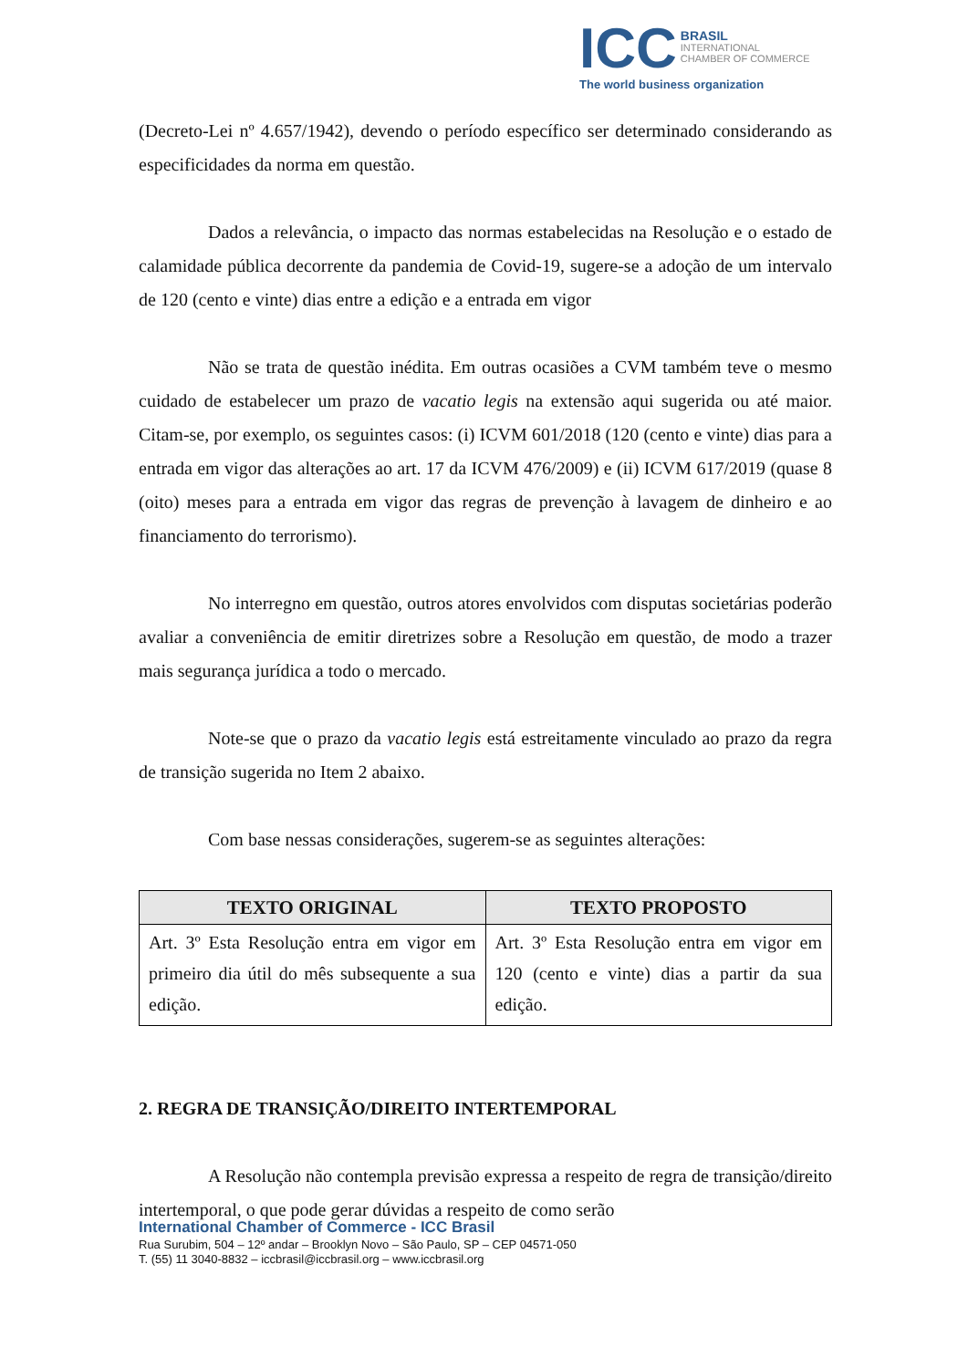ICC BRASIL
INTERNATIONAL
CHAMBER OF COMMERCE
The world business organization
(Decreto-Lei nº 4.657/1942), devendo o período específico ser determinado considerando as especificidades da norma em questão.
Dados a relevância, o impacto das normas estabelecidas na Resolução e o estado de calamidade pública decorrente da pandemia de Covid-19, sugere-se a adoção de um intervalo de 120 (cento e vinte) dias entre a edição e a entrada em vigor
Não se trata de questão inédita. Em outras ocasiões a CVM também teve o mesmo cuidado de estabelecer um prazo de vacatio legis na extensão aqui sugerida ou até maior. Citam-se, por exemplo, os seguintes casos: (i) ICVM 601/2018 (120 (cento e vinte) dias para a entrada em vigor das alterações ao art. 17 da ICVM 476/2009) e (ii) ICVM 617/2019 (quase 8 (oito) meses para a entrada em vigor das regras de prevenção à lavagem de dinheiro e ao financiamento do terrorismo).
No interregno em questão, outros atores envolvidos com disputas societárias poderão avaliar a conveniência de emitir diretrizes sobre a Resolução em questão, de modo a trazer mais segurança jurídica a todo o mercado.
Note-se que o prazo da vacatio legis está estreitamente vinculado ao prazo da regra de transição sugerida no Item 2 abaixo.
Com base nessas considerações, sugerem-se as seguintes alterações:
| TEXTO ORIGINAL | TEXTO PROPOSTO |
| --- | --- |
| Art. 3º Esta Resolução entra em vigor em primeiro dia útil do mês subsequente a sua edição. | Art. 3º Esta Resolução entra em vigor em 120 (cento e vinte) dias a partir da sua edição. |
2. REGRA DE TRANSIÇÃO/DIREITO INTERTEMPORAL
A Resolução não contempla previsão expressa a respeito de regra de transição/direito intertemporal, o que pode gerar dúvidas a respeito de como serão
International Chamber of Commerce - ICC Brasil
Rua Surubim, 504 – 12º andar – Brooklyn Novo – São Paulo, SP – CEP 04571-050
T. (55) 11 3040-8832 – iccbrasil@iccbrasil.org – www.iccbrasil.org